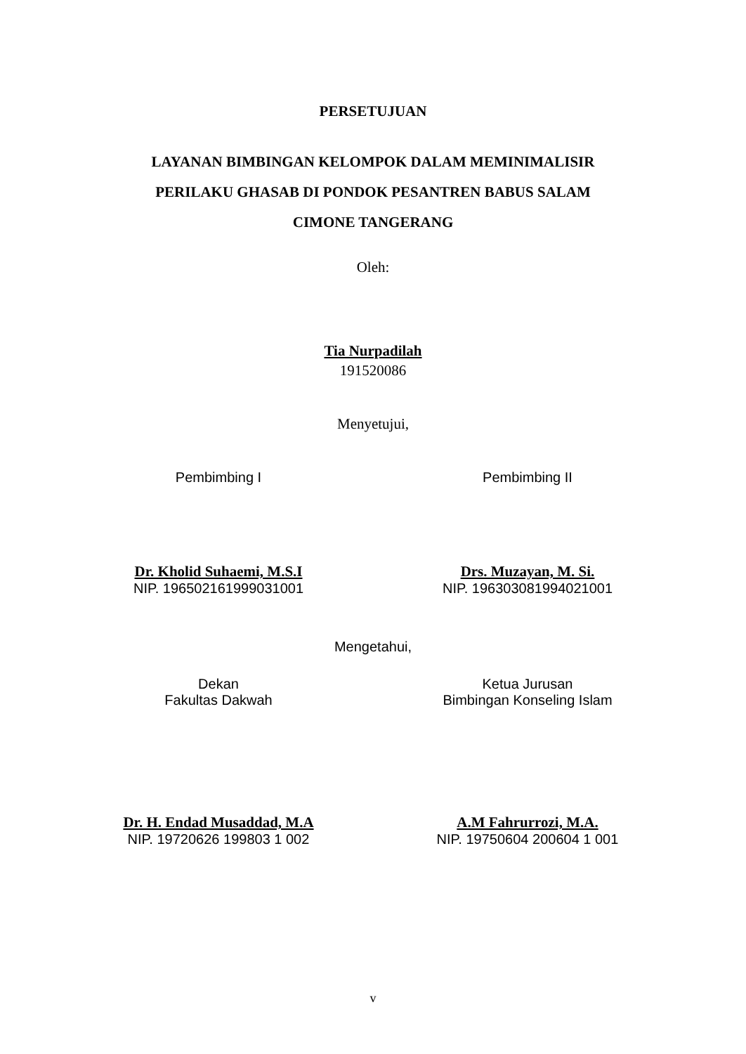PERSETUJUAN
LAYANAN BIMBINGAN KELOMPOK DALAM MEMINIMALISIR
PERILAKU GHASAB DI PONDOK PESANTREN BABUS SALAM
CIMONE TANGERANG
Oleh:
Tia Nurpadilah
191520086
Menyetujui,
Pembimbing I
Dr. Kholid Suhaemi, M.S.I
NIP. 196502161999031001
Pembimbing II
Drs. Muzayan, M. Si.
NIP. 196303081994021001
Mengetahui,
Dekan
Fakultas Dakwah
Dr. H. Endad Musaddad, M.A
NIP. 19720626 199803 1 002
Ketua Jurusan
Bimbingan Konseling Islam
A.M Fahrurrozi, M.A.
NIP. 19750604 200604 1 001
v